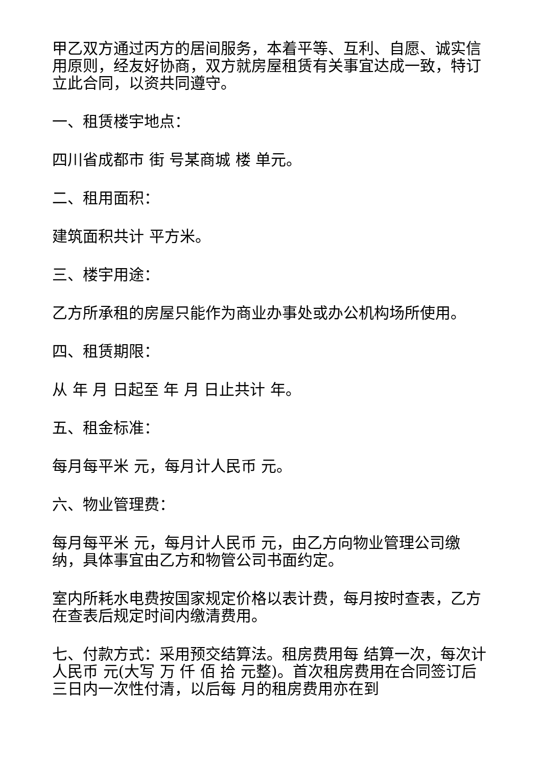甲乙双方通过丙方的居间服务，本着平等、互利、自愿、诚实信用原则，经友好协商，双方就房屋租赁有关事宜达成一致，特订立此合同，以资共同遵守。
一、租赁楼宇地点：
四川省成都市 街 号某商城 楼 单元。
二、租用面积：
建筑面积共计 平方米。
三、楼宇用途：
乙方所承租的房屋只能作为商业办事处或办公机构场所使用。
四、租赁期限：
从 年 月 日起至 年 月 日止共计 年。
五、租金标准：
每月每平米 元，每月计人民币 元。
六、物业管理费：
每月每平米 元，每月计人民币 元，由乙方向物业管理公司缴纳，具体事宜由乙方和物管公司书面约定。
室内所耗水电费按国家规定价格以表计费，每月按时查表，乙方在查表后规定时间内缴清费用。
七、付款方式：采用预交结算法。租房费用每 结算一次，每次计人民币 元(大写 万 仟 佰 拾 元整)。首次租房费用在合同签订后三日内一次性付清，以后每 月的租房费用亦在到